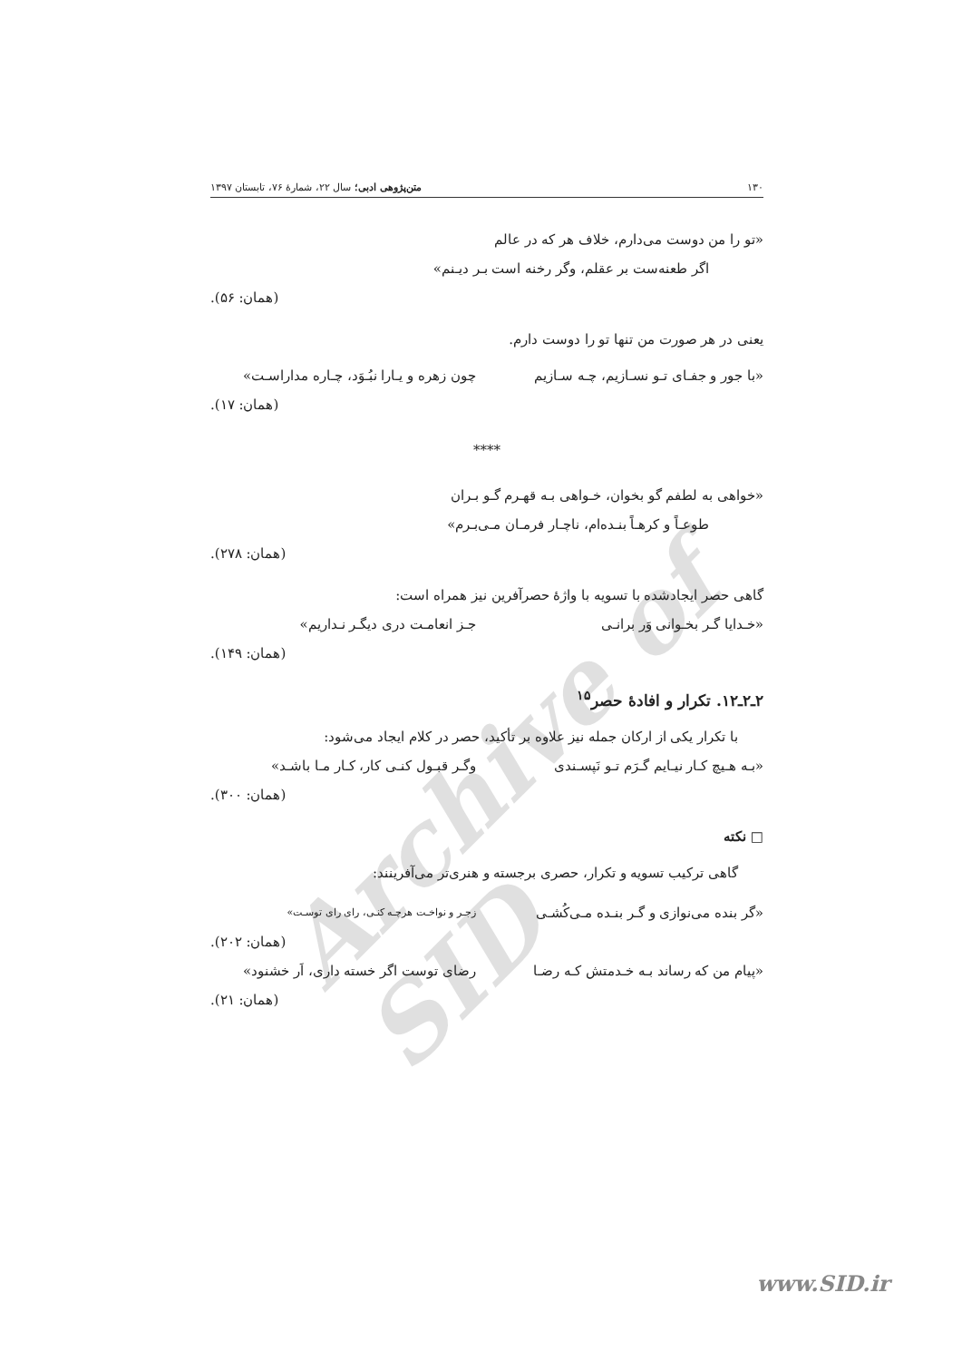Archive of SID
۱۳۰ متن‌پژوهی ادبی؛ سال ۲۲، شمارهٔ ۷۶، تابستان ۱۳۹۷
«تو را من دوست می‌دارم، خلاف هر که در عالم
اگر طعنه‌ست بر عقلم، وگر رخنه است بـر دیـنم»
(همان: ۵۶).
یعنی در هر صورت من تنها تو را دوست دارم.
«با جور و جفـای تـو نسـازیم، چـه سـازیم چون زهره و یـارا نبُـوَد، چـاره مداراسـت»
(همان: ۱۷).
****
«خواهی به لطفم گو بخوان، خـواهی بـه قهـرم گـو بـران
طوعـاً و کرهـاً بنـده‌ام، ناچـار فرمـان مـی‌بـرم»
(همان: ۲۷۸).
گاهی حصر ایجادشده با تسویه با واژهٔ حصرآفرین نیز همراه است:
«خـدایا گـر بخـوانی وَر برانـی جـز انعامـت دری دیگـر نـداریم»
(همان: ۱۴۹).
۲ـ۲ـ۱۲. تکرار و افادهٔ حصر<sup>۱۵</sup>
با تکرار یکی از ارکان جمله نیز علاوه بر تأکید، حصر در کلام ایجاد می‌شود:
«بـه هـیچ کـار نیـایم گـرَم تـو نَپسـندی وگـر قبـول کنـی کار، کـار مـا باشـد»
(همان: ۳۰۰).
□ نکته
گاهی ترکیب تسویه و تکرار، حصری برجسته و هنری‌تر می‌آفرینند:
«گر بنده می‌نوازی و گـر بنـده مـی‌کُشـی زجـر و نواخـت هرچـه کنـی، رای رای توسـت»
(همان: ۲۰۲).
«پیام من که رساند بـه خـدمتش کـه رضـا رضای توست اگر خسته داری، اَر خشنود»
(همان: ۲۱).
www.SID.ir